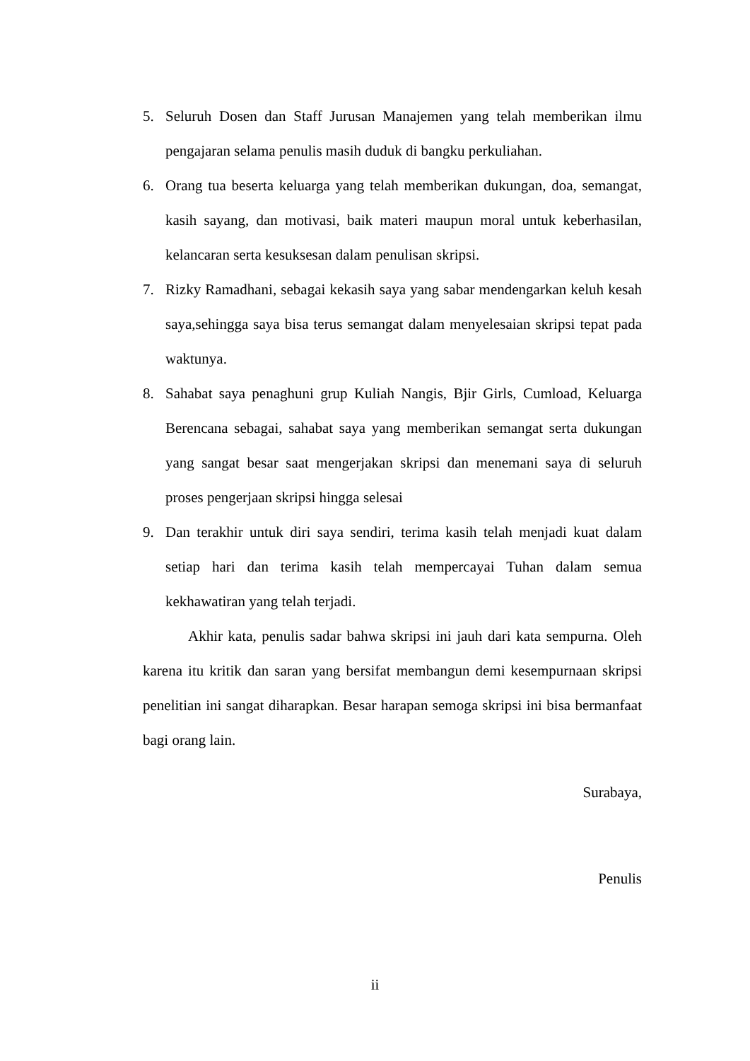5. Seluruh Dosen dan Staff Jurusan Manajemen yang telah memberikan ilmu pengajaran selama penulis masih duduk di bangku perkuliahan.
6. Orang tua beserta keluarga yang telah memberikan dukungan, doa, semangat, kasih sayang, dan motivasi, baik materi maupun moral untuk keberhasilan, kelancaran serta kesuksesan dalam penulisan skripsi.
7. Rizky Ramadhani, sebagai kekasih saya yang sabar mendengarkan keluh kesah saya,sehingga saya bisa terus semangat dalam menyelesaian skripsi tepat pada waktunya.
8. Sahabat saya penaghuni grup Kuliah Nangis, Bjir Girls, Cumload, Keluarga Berencana sebagai, sahabat saya yang memberikan semangat serta dukungan yang sangat besar saat mengerjakan skripsi dan menemani saya di seluruh proses pengerjaan skripsi hingga selesai
9. Dan terakhir untuk diri saya sendiri, terima kasih telah menjadi kuat dalam setiap hari dan terima kasih telah mempercayai Tuhan dalam semua kekhawatiran yang telah terjadi.
Akhir kata, penulis sadar bahwa skripsi ini jauh dari kata sempurna. Oleh karena itu kritik dan saran yang bersifat membangun demi kesempurnaan skripsi penelitian ini sangat diharapkan. Besar harapan semoga skripsi ini bisa bermanfaat bagi orang lain.
Surabaya,
Penulis
ii